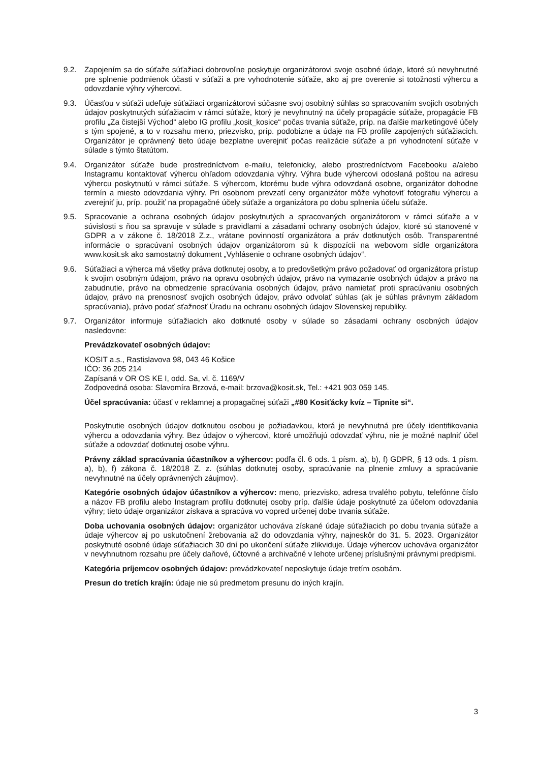9.2. Zapojením sa do súťaže súťažiaci dobrovoľne poskytuje organizátorovi svoje osobné údaje, ktoré sú nevyhnutné pre splnenie podmienok účasti v súťaži a pre vyhodnotenie súťaže, ako aj pre overenie si totožnosti výhercu a odovzdanie výhry výhercovi.
9.3. Účasťou v súťaži udeľuje súťažiaci organizátorovi súčasne svoj osobitný súhlas so spracovaním svojich osobných údajov poskytnutých súťažiacim v rámci súťaže, ktorý je nevyhnutný na účely propagácie súťaže, propagácie FB profilu „Za čistejší Východ“ alebo IG profilu „kosit_kosice“ počas trvania súťaže, príp. na ďalšie marketingové účely s tým spojené, a to v rozsahu meno, priezvisko, príp. podobizne a údaje na FB profile zapojených súťažiacich. Organizátor je oprávnený tieto údaje bezplatne uverejniť počas realizácie súťaže a pri vyhodnotení súťaže v súlade s týmto štatútom.
9.4. Organizátor súťaže bude prostredníctvom e-mailu, telefonicky, alebo prostredníctvom Facebooku a/alebo Instagramu kontaktovať výhercu ohľadom odovzdania výhry. Výhra bude výhercovi odoslaná poštou na adresu výhercu poskytnutú v rámci súťaže. S výhercom, ktorému bude výhra odovzdaná osobne, organizátor dohodne termín a miesto odovzdania výhry. Pri osobnom prevzatí ceny organizátor môže vyhotoviť fotografiu výhercu a zverejniť ju, príp. použiť na propagačné účely súťaže a organizátora po dobu splnenia účelu súťaže.
9.5. Spracovanie a ochrana osobných údajov poskytnutých a spracovaných organizátorom v rámci súťaže a v súvislosti s ňou sa spravuje v súlade s pravidlami a zásadami ochrany osobných údajov, ktoré sú stanovené v GDPR a v zákone č. 18/2018 Z.z., vrátane povinností organizátora a práv dotknutých osôb. Transparentné informácie o spracúvaní osobných údajov organizátorom sú k dispozícii na webovom sídle organizátora www.kosit.sk ako samostatný dokument „Vyhlásenie o ochrane osobných údajov“.
9.6. Súťažiaci a výherca má všetky práva dotknutej osoby, a to predovšetkým právo požadovať od organizátora prístup k svojim osobným údajom, právo na opravu osobných údajov, právo na vymazanie osobných údajov a právo na zabudnutie, právo na obmedzenie spracúvania osobných údajov, právo namietať proti spracúvaniu osobných údajov, právo na prenosnosť svojich osobných údajov, právo odvolať súhlas (ak je súhlas právnym základom spracúvania), právo podať sťažnosť Úradu na ochranu osobných údajov Slovenskej republiky.
9.7. Organizátor informuje súťažiacich ako dotknuté osoby v súlade so zásadami ochrany osobných údajov nasledovne:
Prevádzkovateľ osobných údajov:
KOSIT a.s., Rastislavova 98, 043 46 Košice
IČO: 36 205 214
Zapísaná v OR OS KE I, odd. Sa, vl. č. 1169/V
Zodpovedná osoba: Slavomíra Brzová, e-mail: brzova@kosit.sk, Tel.: +421 903 059 145.
Účel spracúvania: účasť v reklamnej a propagačnej súťaži „#80 Kosiťácky kvíz – Tipnite si“.
Poskytnutie osobných údajov dotknutou osobou je požiadavkou, ktorá je nevyhnutná pre účely identifikovania výhercu a odovzdania výhry. Bez údajov o výhercovi, ktoré umožňujú odovzdať výhru, nie je možné naplniť účel súťaže a odovzdať dotknutej osobe výhru.
Právny základ spracúvania účastníkov a výhercov: podľa čl. 6 ods. 1 písm. a), b), f) GDPR, § 13 ods. 1 písm. a), b), f) zákona č. 18/2018 Z. z. (súhlas dotknutej osoby, spracúvanie na plnenie zmluvy a spracúvanie nevyhnutné na účely oprávnených záujmov).
Kategórie osobných údajov účastníkov a výhercov: meno, priezvisko, adresa trvalého pobytu, telefónne číslo a názov FB profilu alebo Instagram profilu dotknutej osoby príp. ďalšie údaje poskytnuté za účelom odovzdania výhry; tieto údaje organizátor získava a spracúva vo vopred určenej dobe trvania súťaže.
Doba uchovania osobných údajov: organizátor uchováva získané údaje súťažiacich po dobu trvania súťaže a údaje výhercov aj po uskutočnení žrebovania až do odovzdania výhry, najneskôr do 31. 5. 2023. Organizátor poskytnuté osobné údaje súťažiacich 30 dní po ukončení súťaže zlikviduje. Údaje výhercov uchováva organizátor v nevyhnutnom rozsahu pre účely daňové, účtovné a archivačné v lehote určenej príslušnými právnymi predpismi.
Kategória príjemcov osobných údajov: prevádzkovateľ neposkytuje údaje tretím osobám.
Presun do tretích krajín: údaje nie sú predmetom presunu do iných krajín.
3